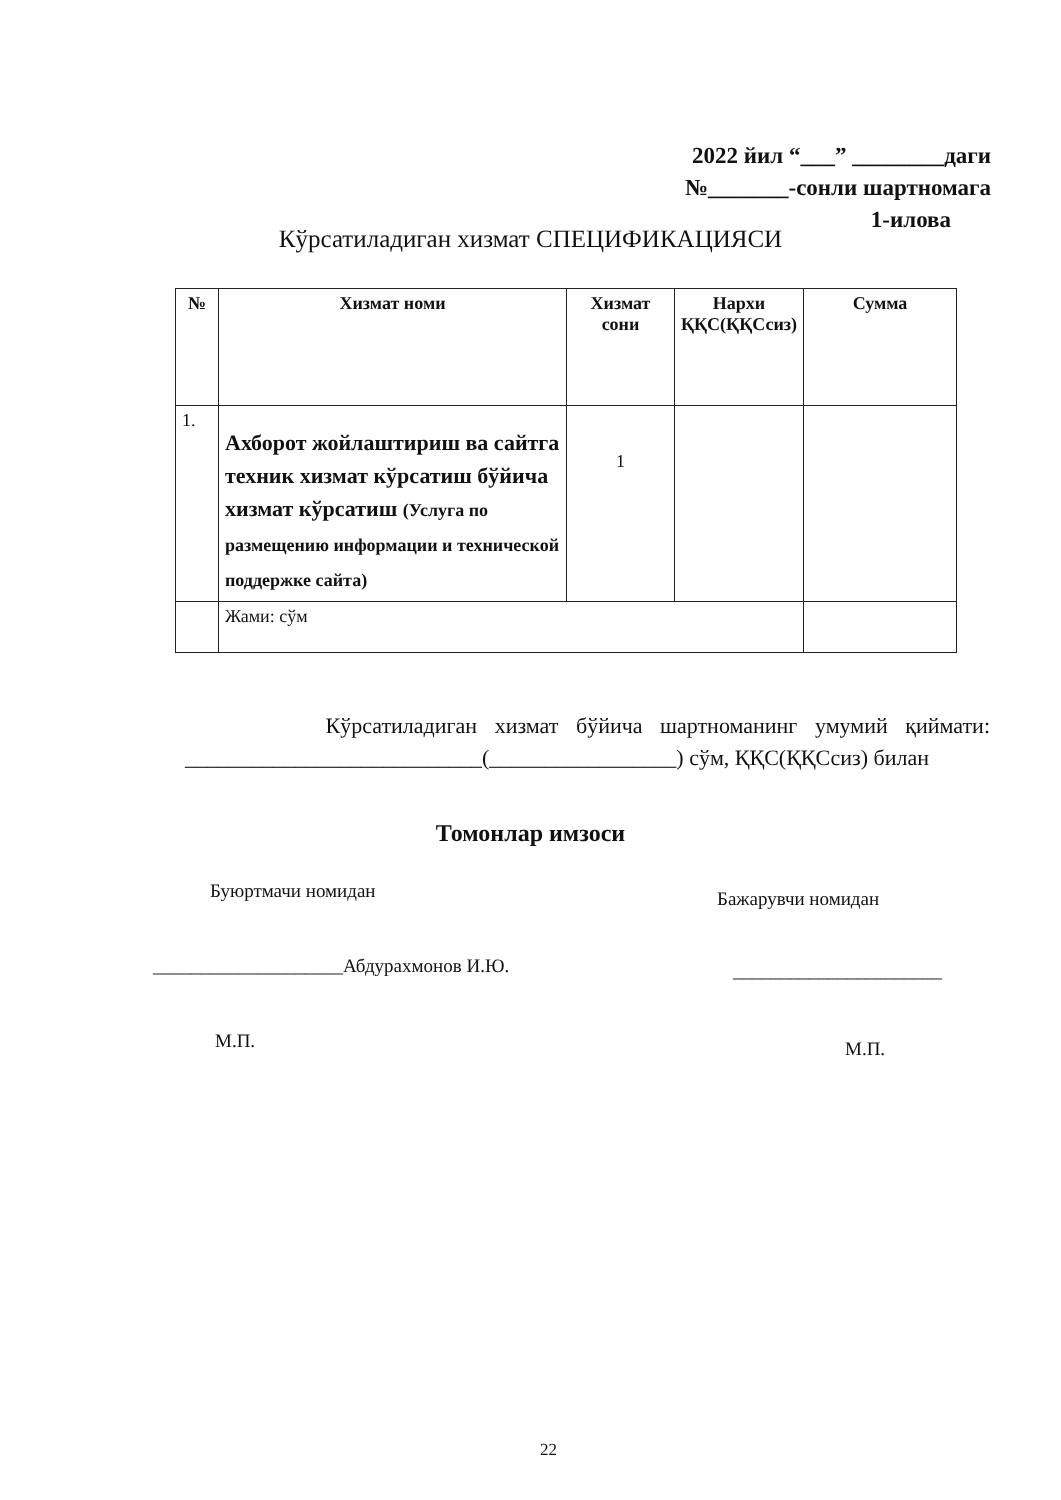2022 йил “___” ________даги
№_______-сонли шартномага
1-илова
Кўрсатиладиган хизмат СПЕЦИФИКАЦИЯСИ
| № | Хизмат номи | Хизмат сони | Нархи ҚҚС(ҚҚСсиз) | Сумма |
| --- | --- | --- | --- | --- |
| 1. | Ахборот жойлаштириш ва сайтга техник хизмат кўрсатиш бўйича хизмат кўрсатиш (Услуга по размещению информации и технической поддержке сайта) | 1 | | |
| | Жами: сўм | | | |
Кўрсатиладиган хизмат бўйича шартноманинг умумий қиймати: ___________________________(_________________) сўм, ҚҚС(ҚҚСсиз) билан
Томонлар имзоси
Буюртмачи номидан Бажарувчи номидан
____________________Абдурахмонов И.Ю.
______________________
М.П. М.П.
22